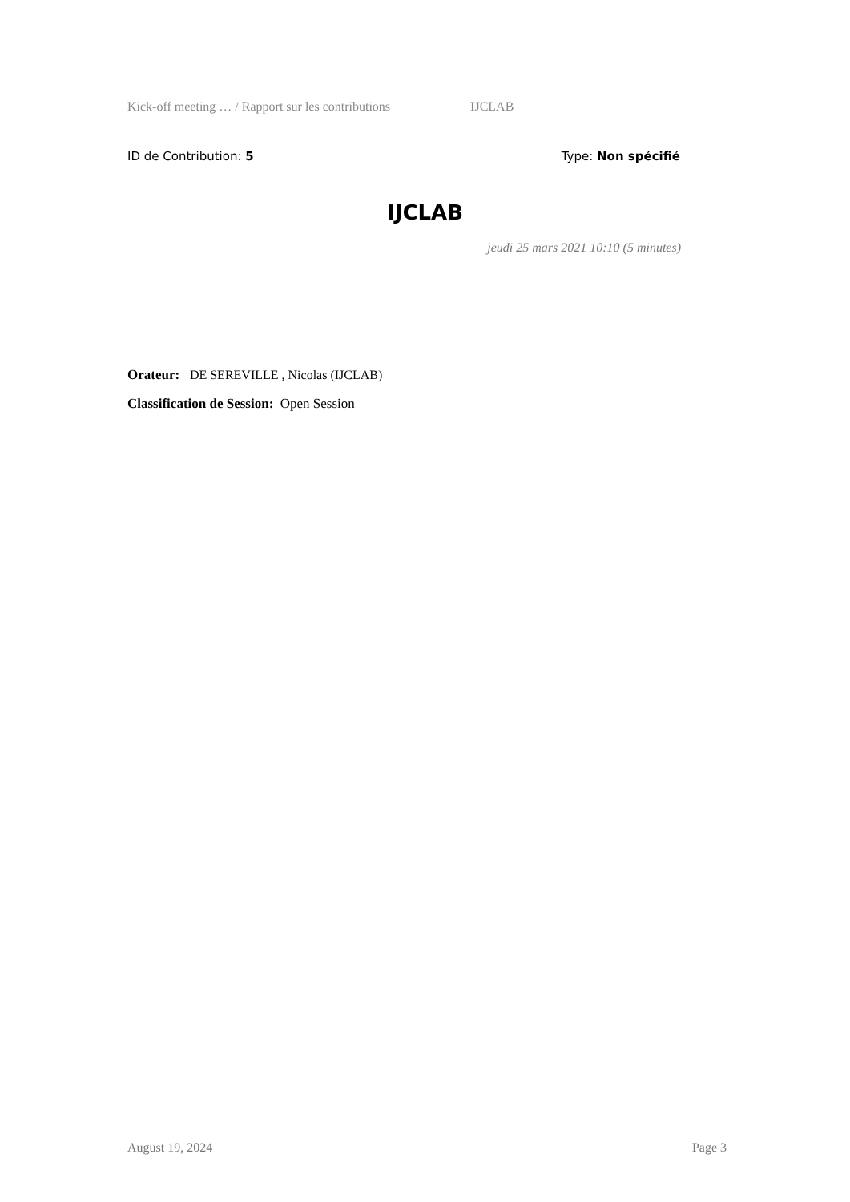Kick-off meeting … / Rapport sur les contributions IJCLAB
ID de Contribution: 5 Type: Non spécifié
IJCLAB
jeudi 25 mars 2021 10:10 (5 minutes)
Orateur: DE SEREVILLE , Nicolas (IJCLAB)
Classification de Session: Open Session
August 19, 2024 Page 3